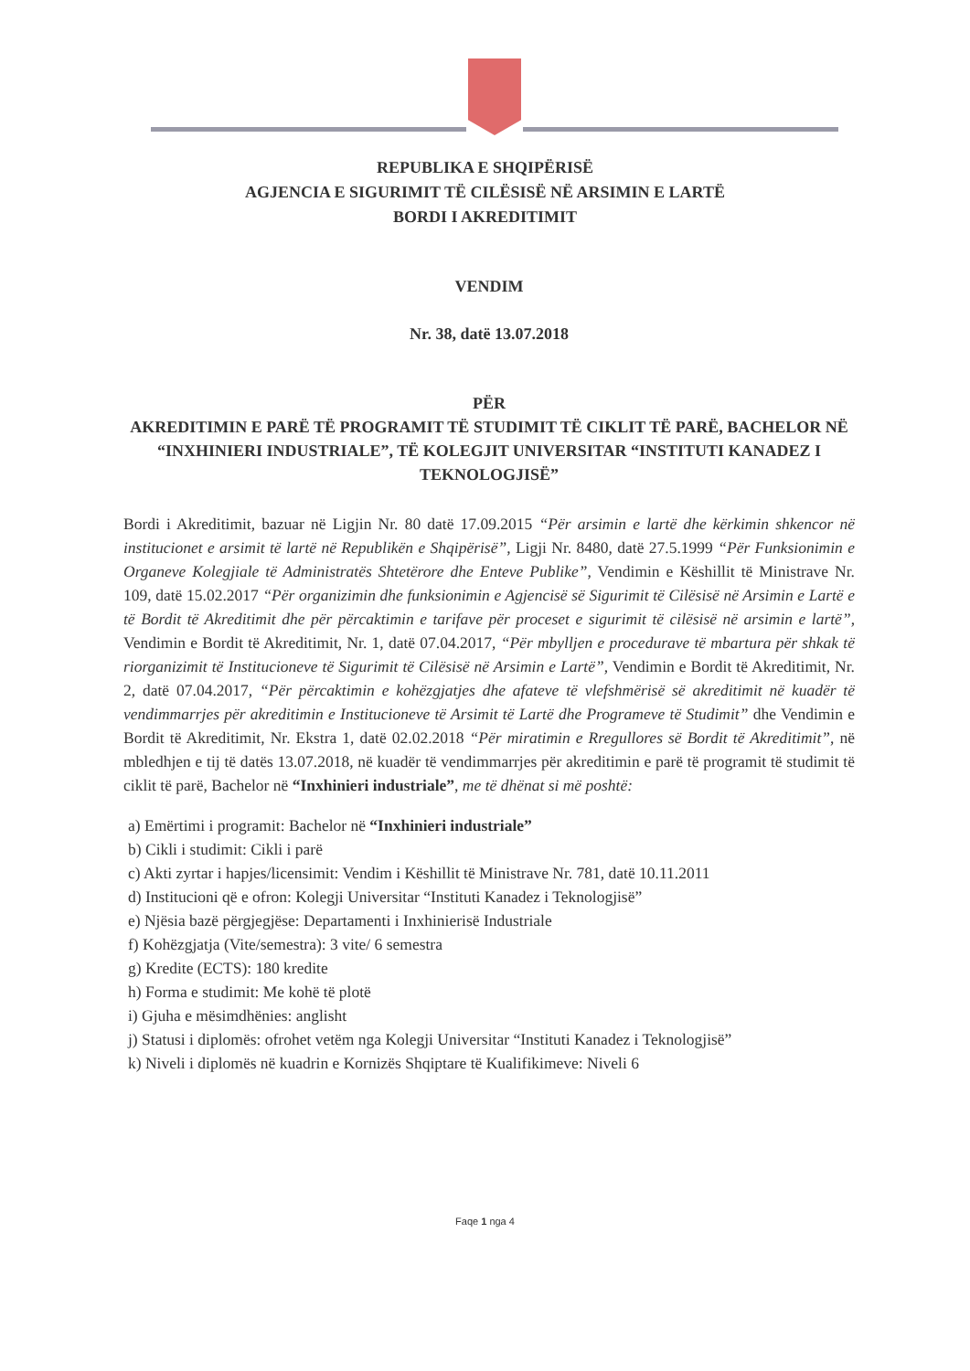REPUBLIKA E SHQIPËRISË
AGJENCIA E SIGURIMIT TË CILËSISË NË ARSIMIN E LARTË
BORDI I AKREDITIMIT
VENDIM
Nr. 38, datë 13.07.2018
PËR
AKREDITIMIN E PARË TË PROGRAMIT TË STUDIMIT TË CIKLIT TË PARË, BACHELOR NË “INXHINIERI INDUSTRIALE”, TË KOLEGJIT UNIVERSITAR “INSTITUTI KANADEZ I TEKNOLOGJISË”
Bordi i Akreditimit, bazuar në Ligjin Nr. 80 datë 17.09.2015 “Për arsimin e lartë dhe kërkimin shkencor në institucionet e arsimit të lartë në Republikën e Shqipërisë”, Ligji Nr. 8480, datë 27.5.1999 “Për Funksionimin e Organeve Kolegjiale të Administratës Shtetërore dhe Enteve Publike”, Vendimin e Këshillit të Ministrave Nr. 109, datë 15.02.2017 “Për organizimin dhe funksionimin e Agjencisë së Sigurimit të Cilësisë në Arsimin e Lartë e të Bordit të Akreditimit dhe për përcaktimin e tarifave për proceset e sigurimit të cilësisë në arsimin e lartë”, Vendimin e Bordit të Akreditimit, Nr. 1, datë 07.04.2017, “Për mbylljen e procedurave të mbartura për shkak të riorganizimit të Institucioneve të Sigurimit të Cilësisë në Arsimin e Lartë”, Vendimin e Bordit të Akreditimit, Nr. 2, datë 07.04.2017, “Për përcaktimin e kohëzgjatjes dhe afateve të vlefshmërisë së akreditimit në kuadër të vendimmarrjes për akreditimin e Institucioneve të Arsimit të Lartë dhe Programeve të Studimit” dhe Vendimin e Bordit të Akreditimit, Nr. Ekstra 1, datë 02.02.2018 “Për miratimin e Rregullores së Bordit të Akreditimit”, në mbledhjen e tij të datës 13.07.2018, në kuadër të vendimmarrjes për akreditimin e parë të programit të studimit të ciklit të parë, Bachelor në “Inxhinieri industriale”, me të dhënat si më poshtë:
a) Emërtimi i programit: Bachelor në “Inxhinieri industriale”
b) Cikli i studimit: Cikli i parë
c) Akti zyrtar i hapjes/licensimit: Vendim i Këshillit të Ministrave Nr. 781, datë 10.11.2011
d) Institucioni që e ofron: Kolegji Universitar “Instituti Kanadez i Teknologjisë”
e) Njësia bazë përgjegjëse: Departamenti i Inxhinierisë Industriale
f) Kohëzgjatja (Vite/semestra): 3 vite/ 6 semestra
g) Kredite (ECTS): 180 kredite
h) Forma e studimit: Me kohë të plotë
i) Gjuha e mësimdhënies: anglisht
j) Statusi i diplomës: ofrohet vetëm nga Kolegji Universitar “Instituti Kanadez i Teknologjisë”
k) Niveli i diplomës në kuadrin e Kornizës Shqiptare të Kualifikimeve: Niveli 6
Faqe 1 nga 4